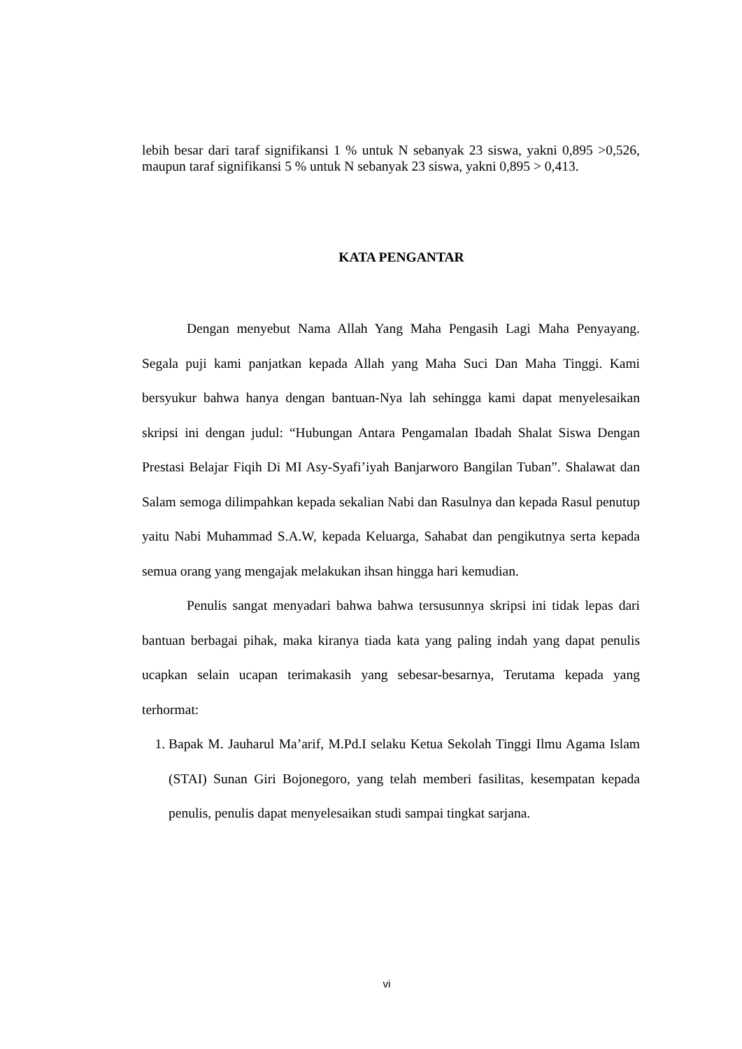lebih besar dari taraf signifikansi 1 % untuk N sebanyak 23 siswa, yakni 0,895 >0,526, maupun taraf signifikansi 5 % untuk N sebanyak 23 siswa, yakni 0,895 > 0,413.
KATA PENGANTAR
Dengan menyebut Nama Allah Yang Maha Pengasih Lagi Maha Penyayang. Segala puji kami panjatkan kepada Allah yang Maha Suci Dan Maha Tinggi. Kami bersyukur bahwa hanya dengan bantuan-Nya lah sehingga kami dapat menyelesaikan skripsi ini dengan judul: “Hubungan Antara Pengamalan Ibadah Shalat Siswa Dengan Prestasi Belajar Fiqih Di MI Asy-Syafi’iyah Banjarworo Bangilan Tuban”. Shalawat dan Salam semoga dilimpahkan kepada sekalian Nabi dan Rasulnya dan kepada Rasul penutup yaitu Nabi Muhammad S.A.W, kepada Keluarga, Sahabat dan pengikutnya serta kepada semua orang yang mengajak melakukan ihsan hingga hari kemudian.
Penulis sangat menyadari bahwa bahwa tersusunnya skripsi ini tidak lepas dari bantuan berbagai pihak, maka kiranya tiada kata yang paling indah yang dapat penulis ucapkan selain ucapan terimakasih yang sebesar-besarnya, Terutama kepada yang terhormat:
1. Bapak M. Jauharul Ma’arif, M.Pd.I selaku Ketua Sekolah Tinggi Ilmu Agama Islam (STAI) Sunan Giri Bojonegoro, yang telah memberi fasilitas, kesempatan kepada penulis, penulis dapat menyelesaikan studi sampai tingkat sarjana.
vi